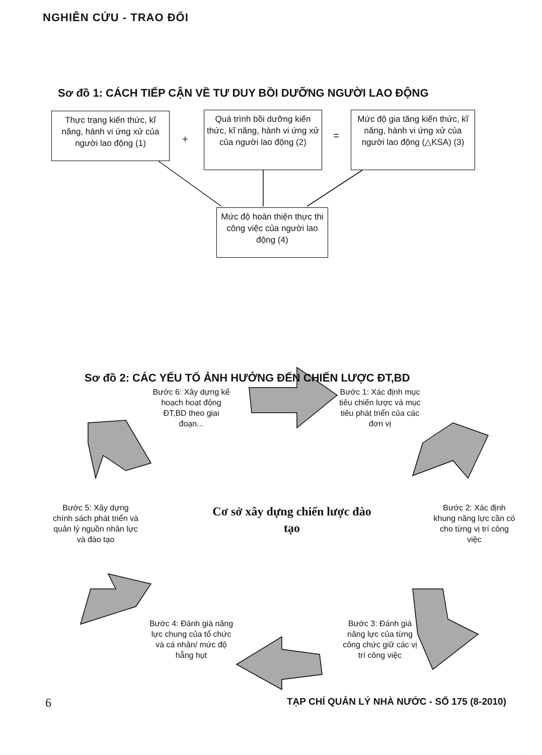NGHIÊN CỨU - TRAO ĐỔI
Sơ đồ 1: CÁCH TIẾP CẬN VỀ TƯ DUY BỒI DƯỠNG NGƯỜI LAO ĐỘNG
Thực trạng kiến thức, kĩ năng, hành vi ứng xử của người lao động (1)
+
Quá trình bồi dưỡng kiến thức, kĩ năng, hành vi ứng xử của người lao động (2)
=
Mức độ gia tăng kiến thức, kĩ năng, hành vi ứng xử của người lao động (△KSA) (3)
Mức độ hoàn thiện thực thi công việc của người lao động (4)
Sơ đồ 2: CÁC YẾU TỐ ẢNH HƯỞNG ĐẾN CHIẾN LƯỢC ĐT,BD
Bước 6: Xây dựng kế hoạch hoạt động ĐT,BD theo giai đoạn...
Bước 1: Xác định mục tiêu chiến lược và mục tiêu phát triển của các đơn vị
Bước 5: Xây dựng chính sách phát triển và quản lý nguồn nhân lực và đào tạo
Cơ sở xây dựng chiến lược đào tạo
Bước 2: Xác định khung năng lực cần có cho từng vị trí công việc
Bước 4: Đánh giá năng lực chung của tổ chức và cá nhân/ mức độ hẫng hụt
Bước 3: Đánh giá năng lực của từng công chức giữ các vị trí công việc
6
TẠP CHÍ QUẢN LÝ NHÀ NƯỚC - SỐ 175 (8-2010)